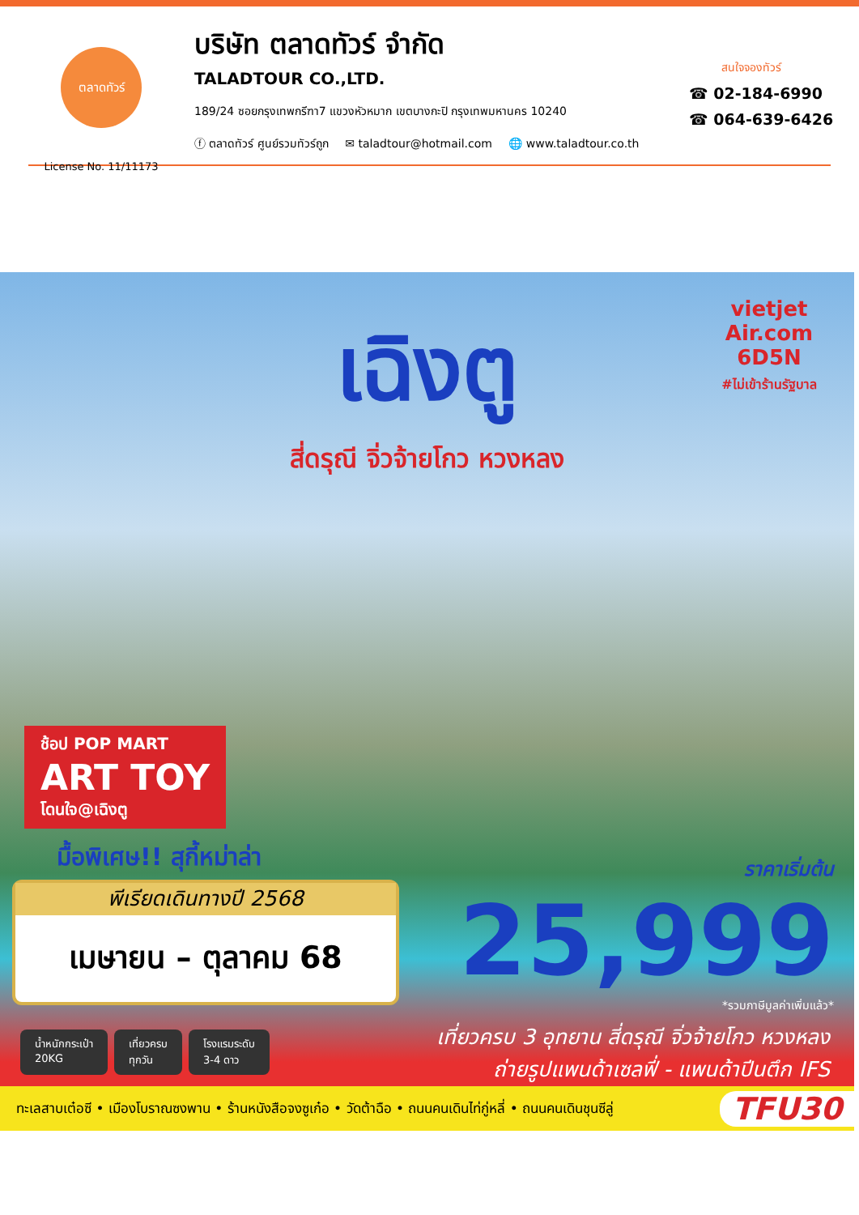ตลาดทัวร์
License No. 11/11173
บริษัท ตลาดทัวร์ จำกัด
TALADTOUR CO.,LTD.
189/24 ซอยกรุงเทพกรีฑา7 แขวงหัวหมาก เขตบางกะปิ กรุงเทพมหานคร 10240
ⓕ ตลาดทัวร์ ศูนย์รวมทัวร์ถูก ✉ taladtour@hotmail.com 🌐 www.taladtour.co.th
สนใจจองทัวร์
☎ 02-184-6990
☎ 064-639-6426
เฉิงตู
สี่ดรุณี จิ่วจ้ายโกว หวงหลง
vietjet Air.com
6D5N
#ไม่เข้าร้านรัฐบาล
ช้อป POP MART
ART TOY
โดนใจ@เฉิงตู
มื้อพิเศษ!! สุกี้หม่าล่า
พีเรียดเดินทางปี 2568
เมษายน – ตุลาคม 68
ราคาเริ่มต้น
25,999
*รวมภาษีมูลค่าเพิ่มแล้ว*
น้ำหนักกระเป๋า
20KG
เที่ยวครบ
ทุกวัน
โรงแรมระดับ
3-4 ดาว
เที่ยวครบ 3 อุทยาน สี่ดรุณี จิ่วจ้ายโกว หวงหลง
ถ่ายรูปแพนด้าเซลฟี่ - แพนด้าปีนตึก IFS
ทะเลสาบเต๋อซี • เมืองโบราณซงพาน • ร้านหนังสือจงซูเก๋อ • วัดต้าฉือ • ถนนคนเดินไท่กู่หลี่ • ถนนคนเดินชุนซีลู่ TFU30